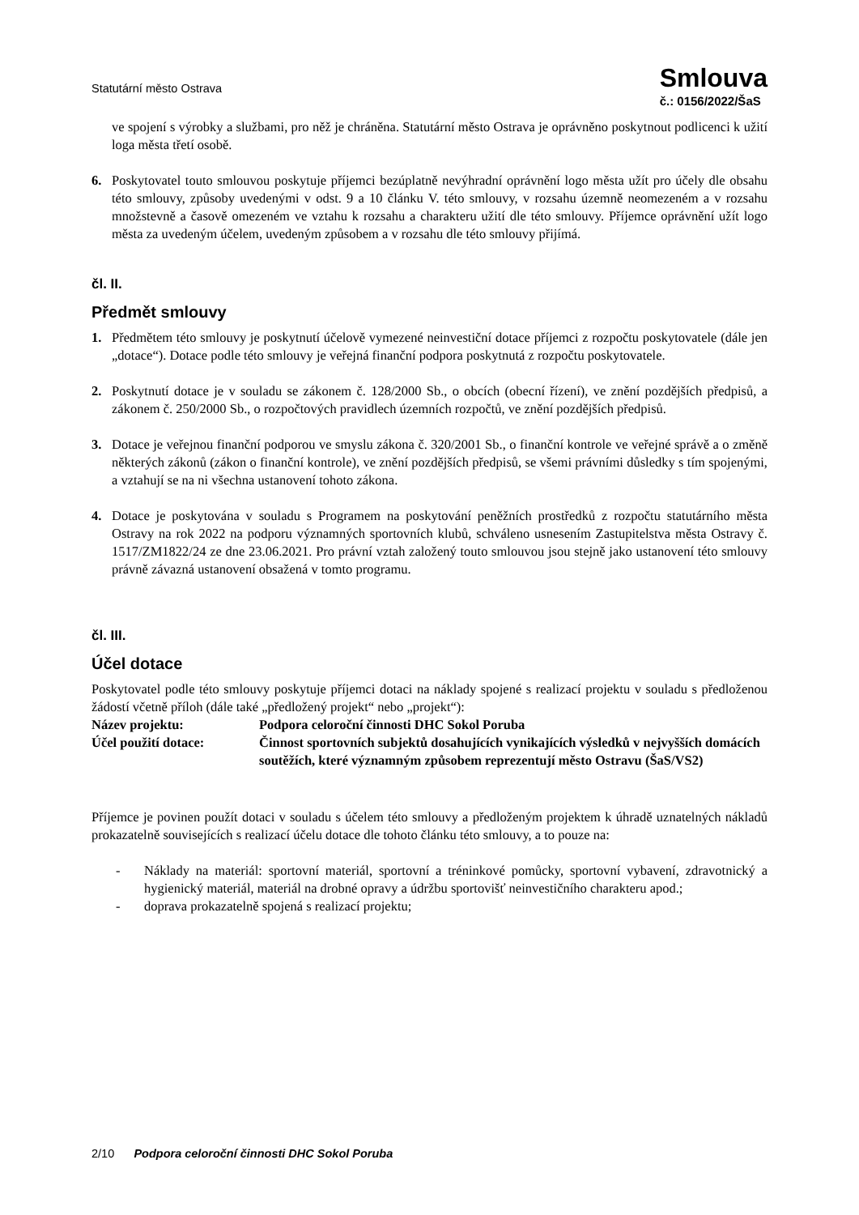Statutární město Ostrava
Smlouva
č.: 0156/2022/ŠaS
ve spojení s výrobky a službami, pro něž je chráněna. Statutární město Ostrava je oprávněno poskytnout podlicenci k užití loga města třetí osobě.
6. Poskytovatel touto smlouvou poskytuje příjemci bezúplatně nevýhradní oprávnění logo města užít pro účely dle obsahu této smlouvy, způsoby uvedenými v odst. 9 a 10 článku V. této smlouvy, v rozsahu územně neomezeném a v rozsahu množstevně a časově omezeném ve vztahu k rozsahu a charakteru užití dle této smlouvy. Příjemce oprávnění užít logo města za uvedeným účelem, uvedeným způsobem a v rozsahu dle této smlouvy přijímá.
čl. II.
Předmět smlouvy
1. Předmětem této smlouvy je poskytnutí účelově vymezené neinvestiční dotace příjemci z rozpočtu poskytovatele (dále jen „dotace“). Dotace podle této smlouvy je veřejná finanční podpora poskytnutá z rozpočtu poskytovatele.
2. Poskytnutí dotace je v souladu se zákonem č. 128/2000 Sb., o obcích (obecní řízení), ve znění pozdějších předpisů, a zákonem č. 250/2000 Sb., o rozpočtových pravidlech územních rozpočtů, ve znění pozdějších předpisů.
3. Dotace je veřejnou finanční podporou ve smyslu zákona č. 320/2001 Sb., o finanční kontrole ve veřejné správě a o změně některých zákonů (zákon o finanční kontrole), ve znění pozdějších předpisů, se všemi právními důsledky s tím spojenými, a vztahují se na ni všechna ustanovení tohoto zákona.
4. Dotace je poskytována v souladu s Programem na poskytování peněžních prostředků z rozpočtu statutárního města Ostravy na rok 2022 na podporu významných sportovních klubů, schváleno usnesením Zastupitelstva města Ostravy č. 1517/ZM1822/24 ze dne 23.06.2021. Pro právní vztah založený touto smlouvou jsou stejně jako ustanovení této smlouvy právně závazná ustanovení obsažená v tomto programu.
čl. III.
Účel dotace
Poskytovatel podle této smlouvy poskytuje příjemci dotaci na náklady spojené s realizací projektu v souladu s předloženou žádostí včetně příloh (dále také „předložený projekt“ nebo „projekt“):
Název projektu: Podpora celoroční činnosti DHC Sokol Poruba
Účel použití dotace: Činnost sportovních subjektů dosahujících vynikajících výsledků v nejvyšších domácích soutěžích, které významným způsobem reprezentují město Ostravu (ŠaS/VS2)
Příjemce je povinen použít dotaci v souladu s účelem této smlouvy a předloženým projektem k úhradě uznatelných nákladů prokazatelně souvisejících s realizací účelu dotace dle tohoto článku této smlouvy, a to pouze na:
- Náklady na materiál: sportovní materiál, sportovní a tréninkové pomůcky, sportovní vybavení, zdravotnický a hygienický materiál, materiál na drobné opravy a údržbu sportovišť neinvestičního charakteru apod.;
- doprava prokazatelně spojená s realizací projektu;
2/10 Podpora celoroční činnosti DHC Sokol Poruba